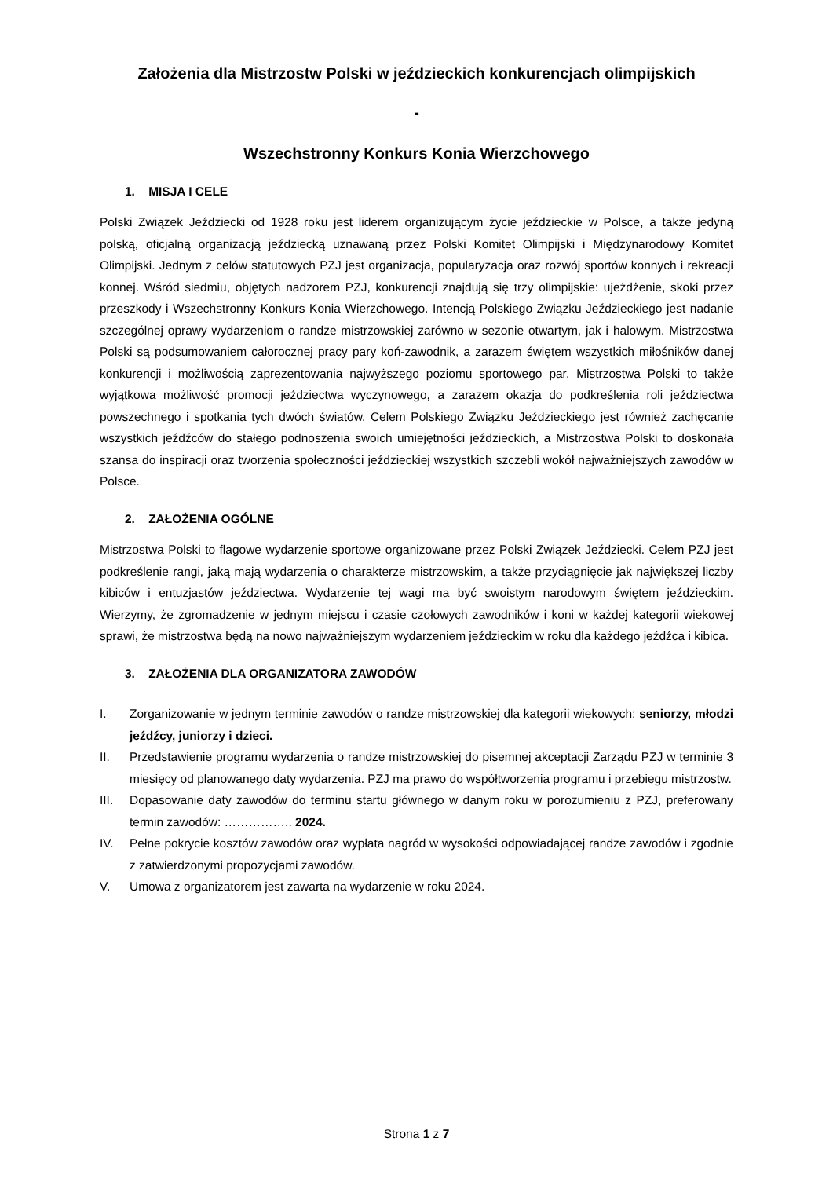Założenia dla Mistrzostw Polski w jeździeckich konkurencjach olimpijskich
-
Wszechstronny Konkurs Konia Wierzchowego
1. MISJA I CELE
Polski Związek Jeździecki od 1928 roku jest liderem organizującym życie jeździeckie w Polsce, a także jedyną polską, oficjalną organizacją jeździecką uznawaną przez Polski Komitet Olimpijski i Międzynarodowy Komitet Olimpijski. Jednym z celów statutowych PZJ jest organizacja, popularyzacja oraz rozwój sportów konnych i rekreacji konnej. Wśród siedmiu, objętych nadzorem PZJ, konkurencji znajdują się trzy olimpijskie: ujeżdżenie, skoki przez przeszkody i Wszechstronny Konkurs Konia Wierzchowego. Intencją Polskiego Związku Jeździeckiego jest nadanie szczególnej oprawy wydarzeniom o randze mistrzowskiej zarówno w sezonie otwartym, jak i halowym. Mistrzostwa Polski są podsumowaniem całorocznej pracy pary koń-zawodnik, a zarazem świętem wszystkich miłośników danej konkurencji i możliwością zaprezentowania najwyższego poziomu sportowego par. Mistrzostwa Polski to także wyjątkowa możliwość promocji jeździectwa wyczynowego, a zarazem okazja do podkreślenia roli jeździectwa powszechnego i spotkania tych dwóch światów. Celem Polskiego Związku Jeździeckiego jest również zachęcanie wszystkich jeźdźców do stałego podnoszenia swoich umiejętności jeździeckich, a Mistrzostwa Polski to doskonała szansa do inspiracji oraz tworzenia społeczności jeździeckiej wszystkich szczebli wokół najważniejszych zawodów w Polsce.
2. ZAŁOŻENIA OGÓLNE
Mistrzostwa Polski to flagowe wydarzenie sportowe organizowane przez Polski Związek Jeździecki. Celem PZJ jest podkreślenie rangi, jaką mają wydarzenia o charakterze mistrzowskim, a także przyciągnięcie jak największej liczby kibiców i entuzjastów jeździectwa. Wydarzenie tej wagi ma być swoistym narodowym świętem jeździeckim. Wierzymy, że zgromadzenie w jednym miejscu i czasie czołowych zawodników i koni w każdej kategorii wiekowej sprawi, że mistrzostwa będą na nowo najważniejszym wydarzeniem jeździeckim w roku dla każdego jeźdźca i kibica.
3. ZAŁOŻENIA DLA ORGANIZATORA ZAWODÓW
I. Zorganizowanie w jednym terminie zawodów o randze mistrzowskiej dla kategorii wiekowych: seniorzy, młodzi jeźdźcy, juniorzy i dzieci.
II. Przedstawienie programu wydarzenia o randze mistrzowskiej do pisemnej akceptacji Zarządu PZJ w terminie 3 miesięcy od planowanego daty wydarzenia. PZJ ma prawo do współtworzenia programu i przebiegu mistrzostw.
III. Dopasowanie daty zawodów do terminu startu głównego w danym roku w porozumieniu z PZJ, preferowany termin zawodów: …………….. 2024.
IV. Pełne pokrycie kosztów zawodów oraz wypłata nagród w wysokości odpowiadającej randze zawodów i zgodnie z zatwierdzonymi propozycjami zawodów.
V. Umowa z organizatorem jest zawarta na wydarzenie w roku 2024.
Strona 1 z 7